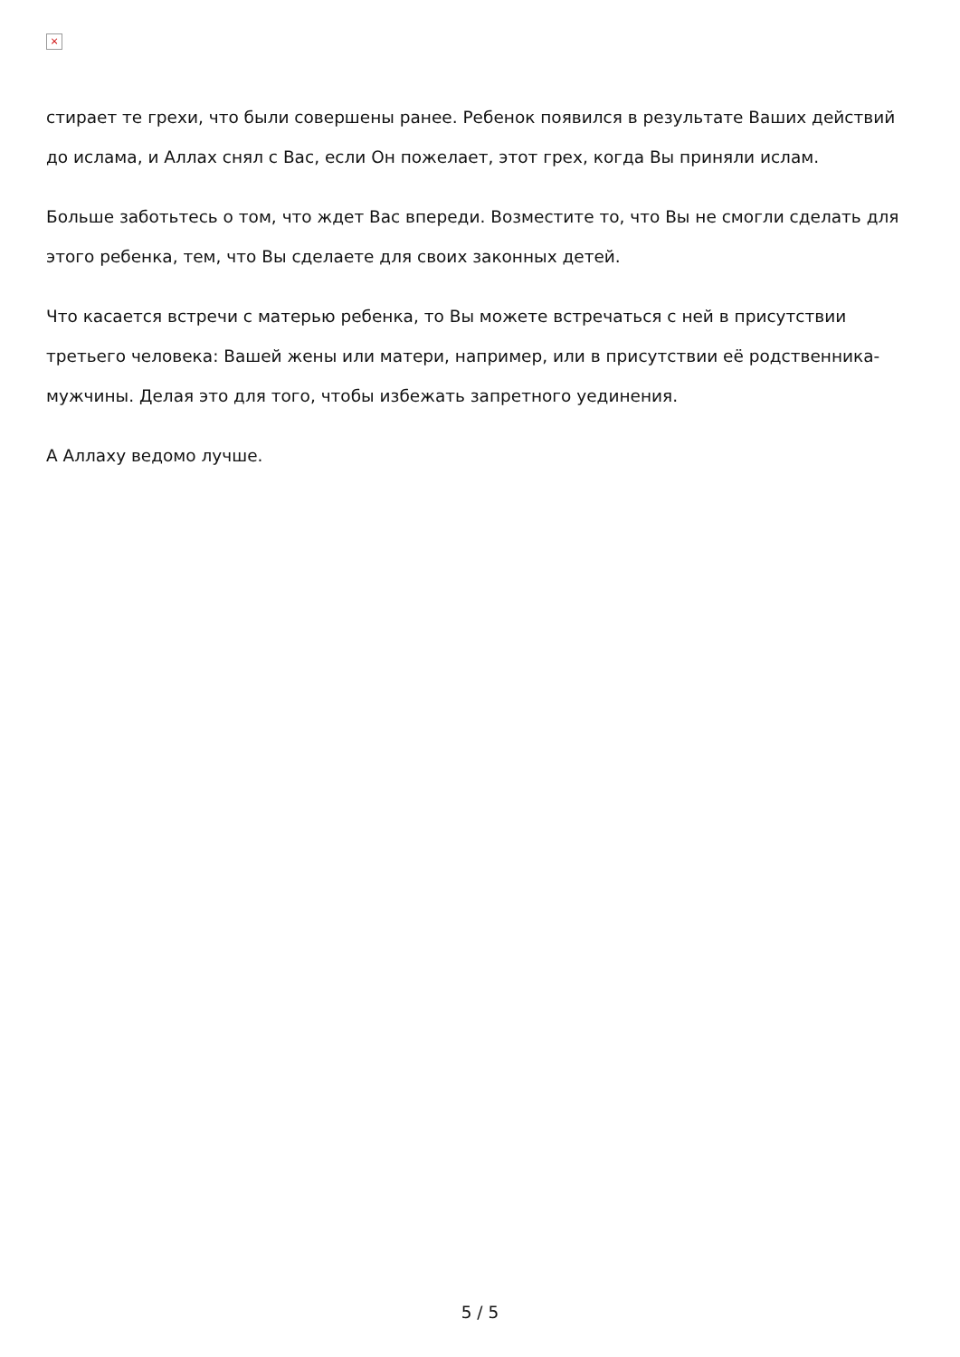×
стирает те грехи, что были совершены ранее. Ребенок появился в результате Ваших действий до ислама, и Аллах снял с Вас, если Он пожелает, этот грех, когда Вы приняли ислам.
Больше заботьтесь о том, что ждет Вас впереди. Возместите то, что Вы не смогли сделать для этого ребенка, тем, что Вы сделаете для своих законных детей.
Что касается встречи с матерью ребенка, то Вы можете встречаться с ней в присутствии третьего человека: Вашей жены или матери, например, или в присутствии её родственника-мужчины. Делая это для того, чтобы избежать запретного уединения.
А Аллаху ведомо лучше.
5 / 5